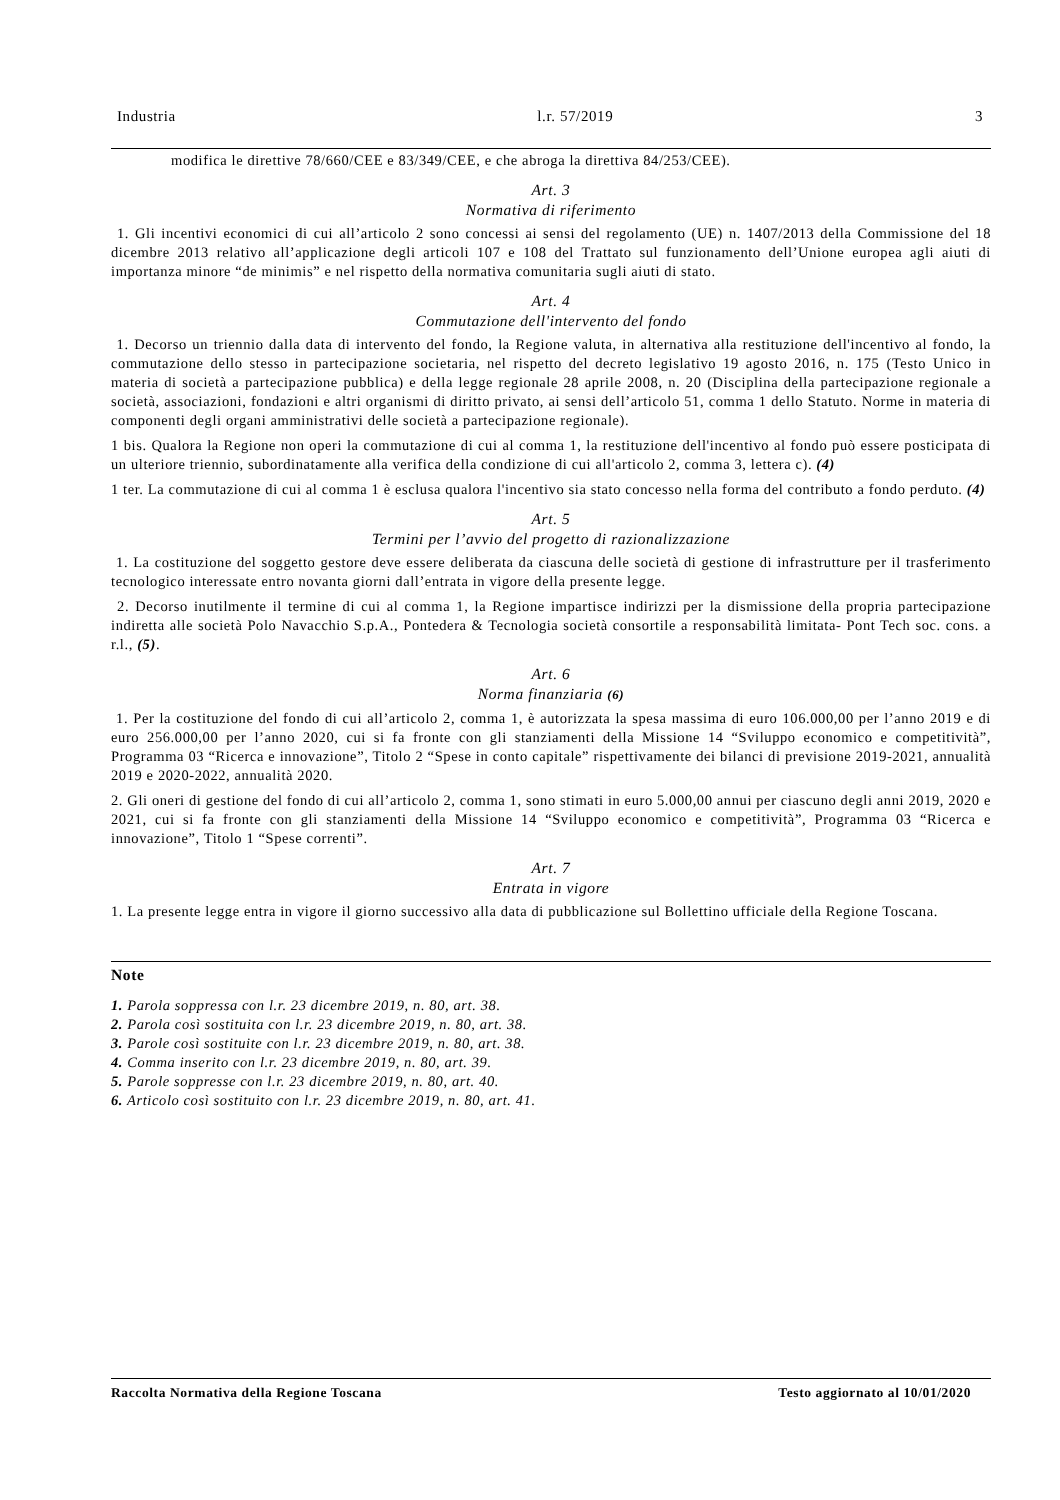Industria l.r. 57/2019 3
modifica le direttive 78/660/CEE e 83/349/CEE, e che abroga la direttiva 84/253/CEE).
Art. 3
Normativa di riferimento
1. Gli incentivi economici di cui all’articolo 2 sono concessi ai sensi del regolamento (UE) n. 1407/2013 della Commissione del 18 dicembre 2013 relativo all’applicazione degli articoli 107 e 108 del Trattato sul funzionamento dell’Unione europea agli aiuti di importanza minore “de minimis” e nel rispetto della normativa comunitaria sugli aiuti di stato.
Art. 4
Commutazione dell'intervento del fondo
1. Decorso un triennio dalla data di intervento del fondo, la Regione valuta, in alternativa alla restituzione dell'incentivo al fondo, la commutazione dello stesso in partecipazione societaria, nel rispetto del decreto legislativo 19 agosto 2016, n. 175 (Testo Unico in materia di società a partecipazione pubblica) e della legge regionale 28 aprile 2008, n. 20 (Disciplina della partecipazione regionale a società, associazioni, fondazioni e altri organismi di diritto privato, ai sensi dell’articolo 51, comma 1 dello Statuto. Norme in materia di componenti degli organi amministrativi delle società a partecipazione regionale).
1 bis. Qualora la Regione non operi la commutazione di cui al comma 1, la restituzione dell'incentivo al fondo può essere posticipata di un ulteriore triennio, subordinatamente alla verifica della condizione di cui all'articolo 2, comma 3, lettera c). (4)
1 ter. La commutazione di cui al comma 1 è esclusa qualora l'incentivo sia stato concesso nella forma del contributo a fondo perduto. (4)
Art. 5
Termini per l’avvio del progetto di razionalizzazione
1. La costituzione del soggetto gestore deve essere deliberata da ciascuna delle società di gestione di infrastrutture per il trasferimento tecnologico interessate entro novanta giorni dall’entrata in vigore della presente legge.
2. Decorso inutilmente il termine di cui al comma 1, la Regione impartisce indirizzi per la dismissione della propria partecipazione indiretta alle società Polo Navacchio S.p.A., Pontedera & Tecnologia società consortile a responsabilità limitata- Pont Tech soc. cons. a r.l., (5).
Art. 6
Norma finanziaria (6)
1. Per la costituzione del fondo di cui all’articolo 2, comma 1, è autorizzata la spesa massima di euro 106.000,00 per l’anno 2019 e di euro 256.000,00 per l’anno 2020, cui si fa fronte con gli stanziamenti della Missione 14 “Sviluppo economico e competitività”, Programma 03 “Ricerca e innovazione”, Titolo 2 “Spese in conto capitale” rispettivamente dei bilanci di previsione 2019-2021, annualità 2019 e 2020-2022, annualità 2020.
2. Gli oneri di gestione del fondo di cui all’articolo 2, comma 1, sono stimati in euro 5.000,00 annui per ciascuno degli anni 2019, 2020 e 2021, cui si fa fronte con gli stanziamenti della Missione 14 “Sviluppo economico e competitività”, Programma 03 “Ricerca e innovazione”, Titolo 1 “Spese correnti”.
Art. 7
Entrata in vigore
1. La presente legge entra in vigore il giorno successivo alla data di pubblicazione sul Bollettino ufficiale della Regione Toscana.
Note
1. Parola soppressa con l.r. 23 dicembre 2019, n. 80, art. 38.
2. Parola così sostituita con l.r. 23 dicembre 2019, n. 80, art. 38.
3. Parole così sostituite con l.r. 23 dicembre 2019, n. 80, art. 38.
4. Comma inserito con l.r. 23 dicembre 2019, n. 80, art. 39.
5. Parole soppresse con l.r. 23 dicembre 2019, n. 80, art. 40.
6. Articolo così sostituito con l.r. 23 dicembre 2019, n. 80, art. 41.
Raccolta Normativa della Regione Toscana Testo aggiornato al 10/01/2020